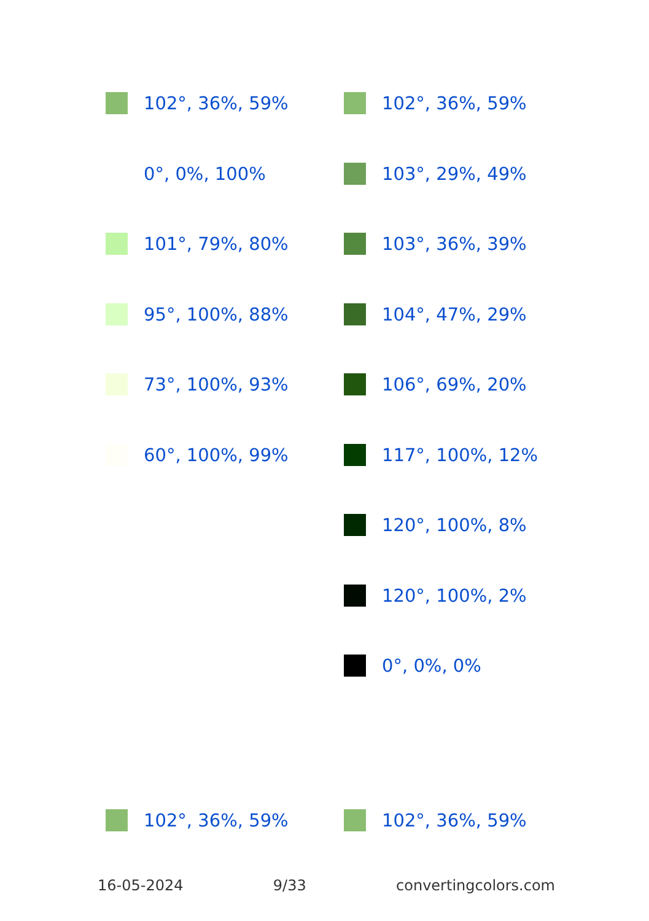102°, 36%, 59%
0°, 0%, 100%
101°, 79%, 80%
95°, 100%, 88%
73°, 100%, 93%
60°, 100%, 99%
102°, 36%, 59%
103°, 29%, 49%
103°, 36%, 39%
104°, 47%, 29%
106°, 69%, 20%
117°, 100%, 12%
120°, 100%, 8%
120°, 100%, 2%
0°, 0%, 0%
102°, 36%, 59% 102°, 36%, 59%
16-05-2024 9/33 convertingcolors.com